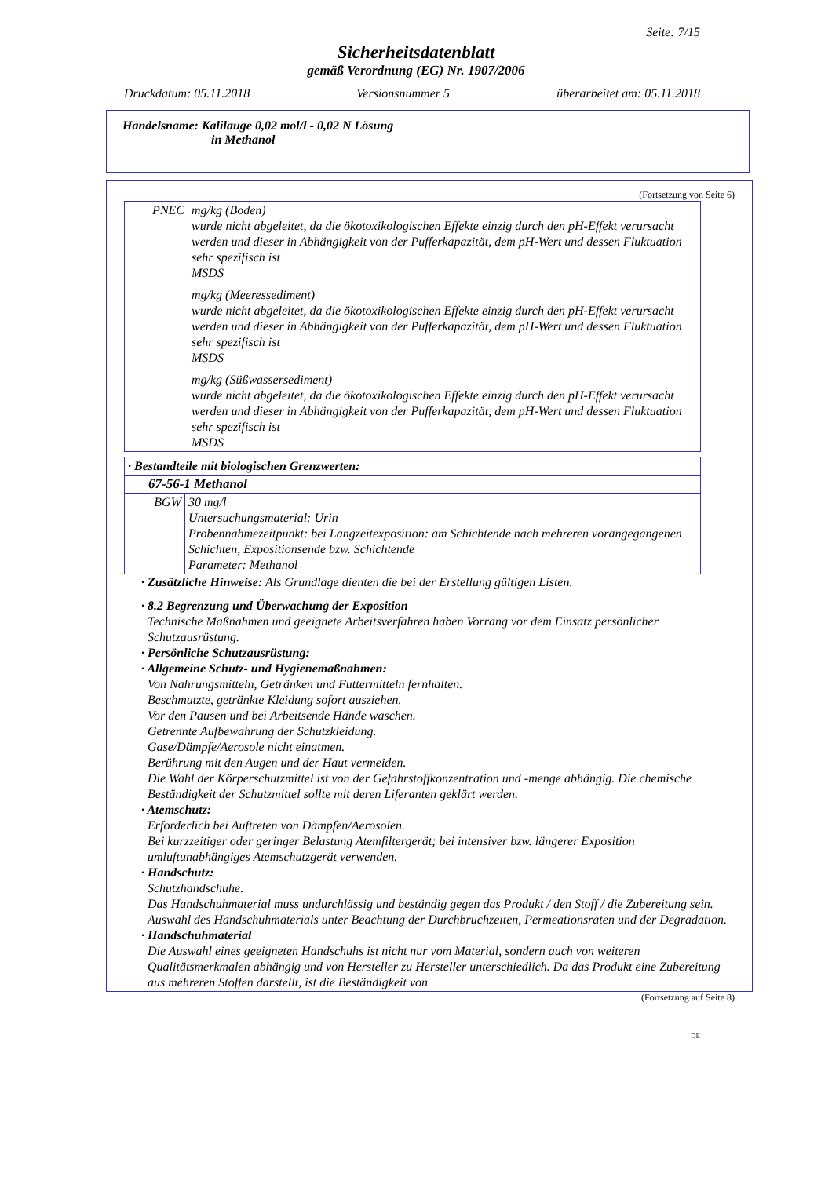Seite: 7/15
Sicherheitsdatenblatt
gemäß Verordnung (EG) Nr. 1907/2006
Druckdatum: 05.11.2018 Versionsnummer 5 überarbeitet am: 05.11.2018
Handelsname: Kalilauge 0,02 mol/l - 0,02 N Lösung
in Methanol
(Fortsetzung von Seite 6)
| PNEC | mg/kg (Boden) wurde nicht abgeleitet, da die ökotoxikologischen Effekte einzig durch den pH-Effekt verursacht werden und dieser in Abhängigkeit von der Pufferkapazität, dem pH-Wert und dessen Fluktuation sehr spezifisch ist MSDS mg/kg (Meeressediment) wurde nicht abgeleitet, da die ökotoxikologischen Effekte einzig durch den pH-Effekt verursacht werden und dieser in Abhängigkeit von der Pufferkapazität, dem pH-Wert und dessen Fluktuation sehr spezifisch ist MSDS mg/kg (Süßwassersediment) wurde nicht abgeleitet, da die ökotoxikologischen Effekte einzig durch den pH-Effekt verursacht werden und dieser in Abhängigkeit von der Pufferkapazität, dem pH-Wert und dessen Fluktuation sehr spezifisch ist MSDS |
| · Bestandteile mit biologischen Grenzwerten: | |
| 67-56-1 Methanol | |
| BGW | 30 mg/l Untersuchungsmaterial: Urin Probennahmezeitpunkt: bei Langzeitexposition: am Schichtende nach mehreren vorangegangenen Schichten, Expositionsende bzw. Schichtende Parameter: Methanol |
· Zusätzliche Hinweise: Als Grundlage dienten die bei der Erstellung gültigen Listen.
· 8.2 Begrenzung und Überwachung der Exposition
Technische Maßnahmen und geeignete Arbeitsverfahren haben Vorrang vor dem Einsatz persönlicher Schutzausrüstung.
· Persönliche Schutzausrüstung:
· Allgemeine Schutz- und Hygienemaßnahmen:
Von Nahrungsmitteln, Getränken und Futtermitteln fernhalten.
Beschmutzte, getränkte Kleidung sofort ausziehen.
Vor den Pausen und bei Arbeitsende Hände waschen.
Getrennte Aufbewahrung der Schutzkleidung.
Gase/Dämpfe/Aerosole nicht einatmen.
Berührung mit den Augen und der Haut vermeiden.
Die Wahl der Körperschutzmittel ist von der Gefahrstoffkonzentration und -menge abhängig. Die chemische Beständigkeit der Schutzmittel sollte mit deren Liferanten geklärt werden.
· Atemschutz:
Erforderlich bei Auftreten von Dämpfen/Aerosolen.
Bei kurzzeitiger oder geringer Belastung Atemfiltergerät; bei intensiver bzw. längerer Exposition umluftunabhängiges Atemschutzgerät verwenden.
· Handschutz:
Schutzhandschuhe.
Das Handschuhmaterial muss undurchlässig und beständig gegen das Produkt / den Stoff / die Zubereitung sein.
Auswahl des Handschuhmaterials unter Beachtung der Durchbruchzeiten, Permeationsraten und der Degradation.
· Handschuhmaterial
Die Auswahl eines geeigneten Handschuhs ist nicht nur vom Material, sondern auch von weiteren Qualitätsmerkmalen abhängig und von Hersteller zu Hersteller unterschiedlich. Da das Produkt eine Zubereitung aus mehreren Stoffen darstellt, ist die Beständigkeit von
(Fortsetzung auf Seite 8)
DE